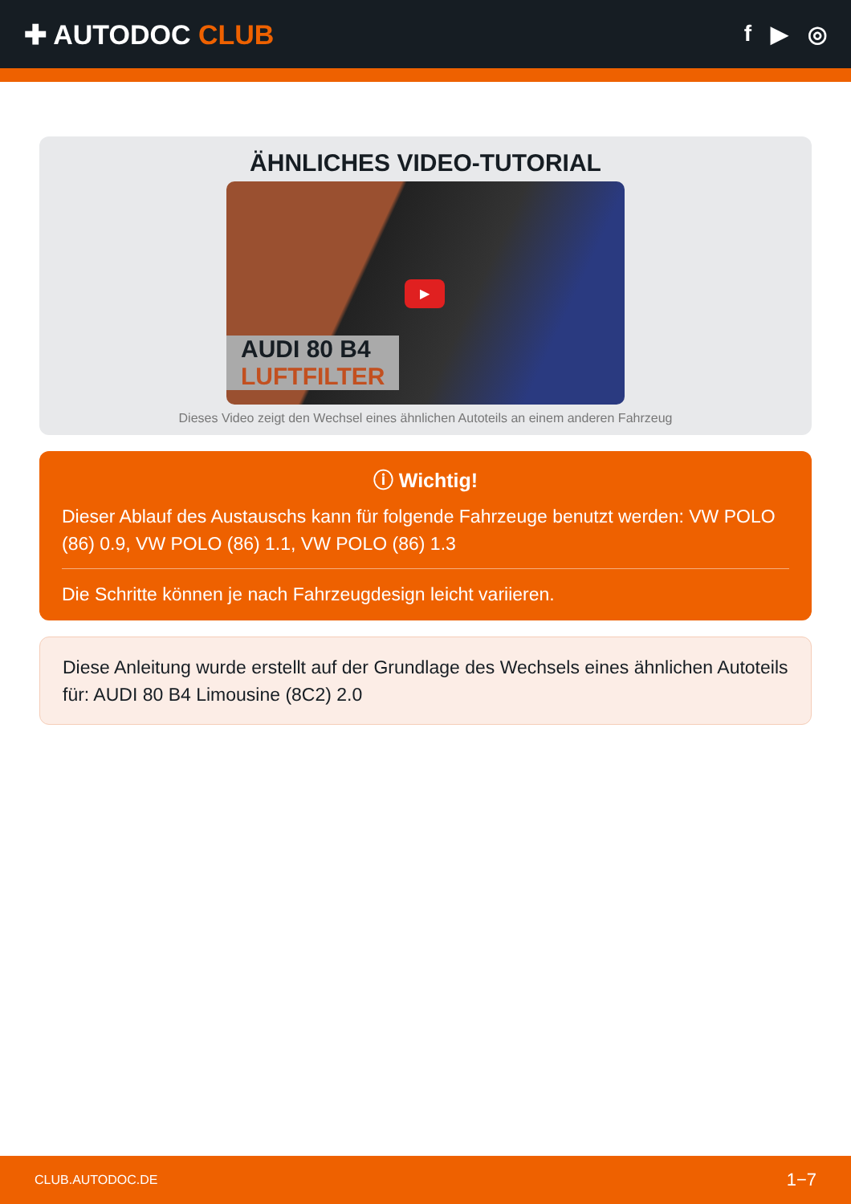✚ AUTODOC CLUB
f ▶ ◎
ÄHNLICHES VIDEO-TUTORIAL
▶
AUDI 80 B4
LUFTFILTER
Dieses Video zeigt den Wechsel eines ähnlichen Autoteils an einem anderen Fahrzeug
ⓘ Wichtig!
Dieser Ablauf des Austauschs kann für folgende Fahrzeuge benutzt werden: VW POLO (86) 0.9, VW POLO (86) 1.1, VW POLO (86) 1.3
Die Schritte können je nach Fahrzeugdesign leicht variieren.
Diese Anleitung wurde erstellt auf der Grundlage des Wechsels eines ähnlichen Autoteils für: AUDI 80 B4 Limousine (8C2) 2.0
CLUB.AUTODOC.DE 1−7